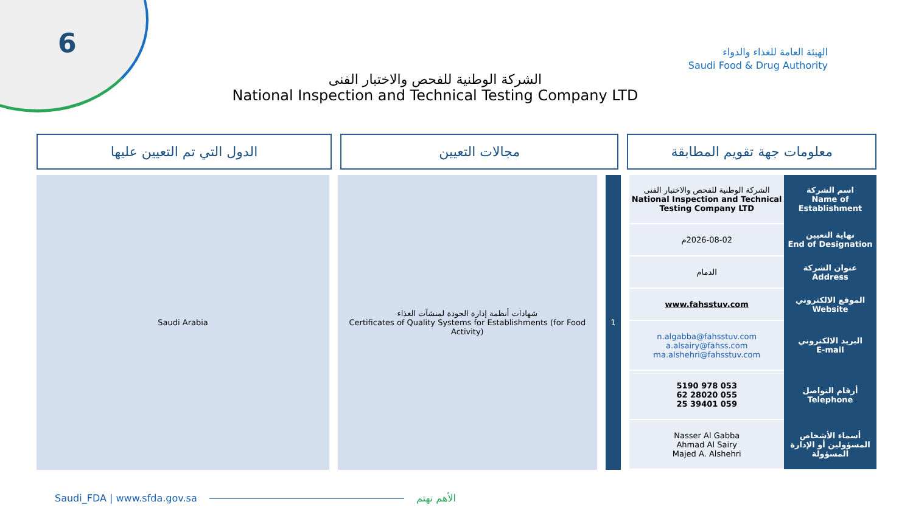6
الهيئة العامة للغذاء والدواء
Saudi Food & Drug Authority
الشركة الوطنية للفحص والاختبار الفنى
National Inspection and Technical Testing Company LTD
معلومات جهة تقويم المطابقة مجالات التعيين الدول التي تم التعيين عليها
| اسم الشركة Name of Establishment | الشركة الوطنية للفحص والاختبار الفنى National Inspection and Technical Testing Company LTD |
| نهاية التعيين End of Designation | 2026-08-02م |
| عنوان الشركة Address | الدمام |
| الموقع الالكتروني Website | www.fahsstuv.com |
| البريد الالكتروني E-mail | n.algabba@fahsstuv.com a.alsairy@fahss.com ma.alshehri@fahsstuv.com |
| أرقام التواصل Telephone | 053 978 5190 055 28020 62 059 39401 25 |
| أسماء الأشخاص المسؤولين أو الإدارة المسؤولة | Nasser Al Gabba Ahmad Al Sairy Majed A. Alshehri |
1 شهادات أنظمة إدارة الجودة لمنشآت الغذاء
Certificates of Quality Systems for Establishments (for Food Activity)
Saudi Arabia
Saudi_FDA | www.sfda.gov.sa الأهم نهتم